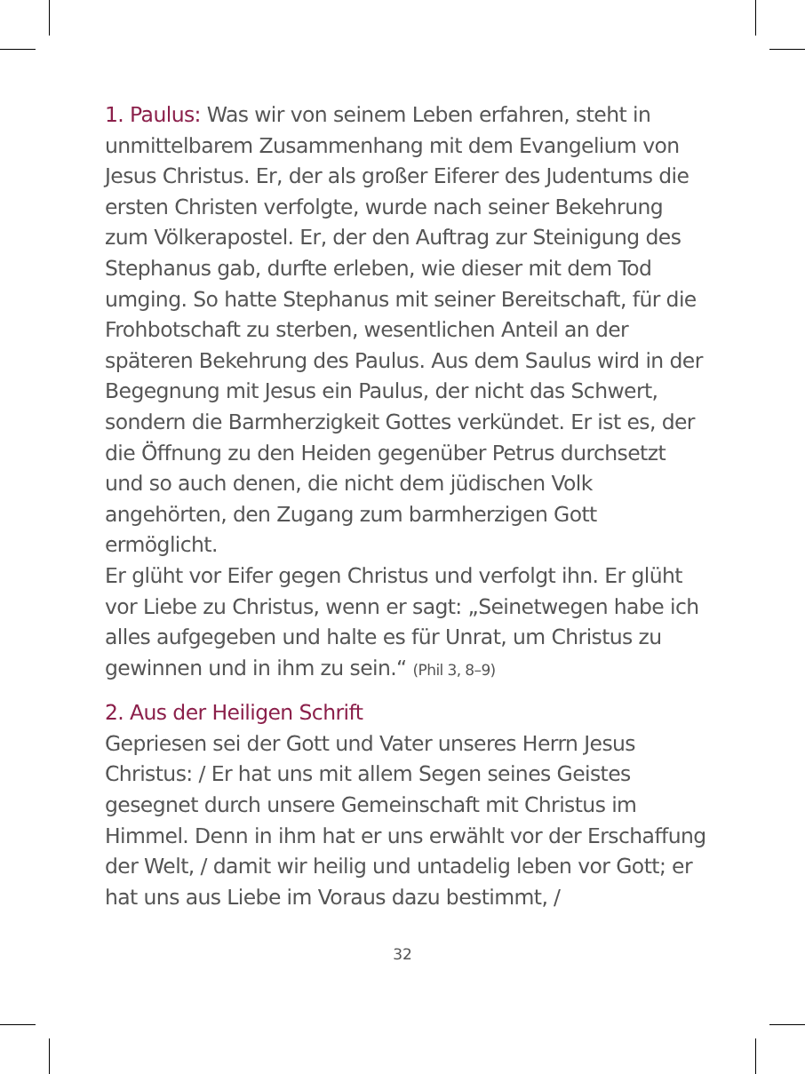1. Paulus: Was wir von seinem Leben erfahren, steht in unmittelbarem Zusammenhang mit dem Evangelium von Jesus Christus. Er, der als großer Eiferer des Judentums die ersten Christen verfolgte, wurde nach seiner Bekehrung zum Völkerapostel. Er, der den Auftrag zur Steinigung des Stephanus gab, durfte erleben, wie dieser mit dem Tod umging. So hatte Stephanus mit seiner Bereitschaft, für die Frohbotschaft zu sterben, wesentlichen Anteil an der späteren Bekehrung des Paulus. Aus dem Saulus wird in der Begegnung mit Jesus ein Paulus, der nicht das Schwert, sondern die Barmherzigkeit Gottes verkündet. Er ist es, der die Öffnung zu den Heiden gegenüber Petrus durchsetzt und so auch denen, die nicht dem jüdischen Volk angehörten, den Zugang zum barmherzigen Gott ermöglicht.
Er glüht vor Eifer gegen Christus und verfolgt ihn. Er glüht vor Liebe zu Christus, wenn er sagt: „Seinetwegen habe ich alles aufgegeben und halte es für Unrat, um Christus zu gewinnen und in ihm zu sein.“ (Phil 3, 8–9)
2. Aus der Heiligen Schrift
Gepriesen sei der Gott und Vater unseres Herrn Jesus Christus: / Er hat uns mit allem Segen seines Geistes gesegnet durch unsere Gemeinschaft mit Christus im Himmel. Denn in ihm hat er uns erwählt vor der Erschaffung der Welt, / damit wir heilig und untadelig leben vor Gott; er hat uns aus Liebe im Voraus dazu bestimmt, /
32